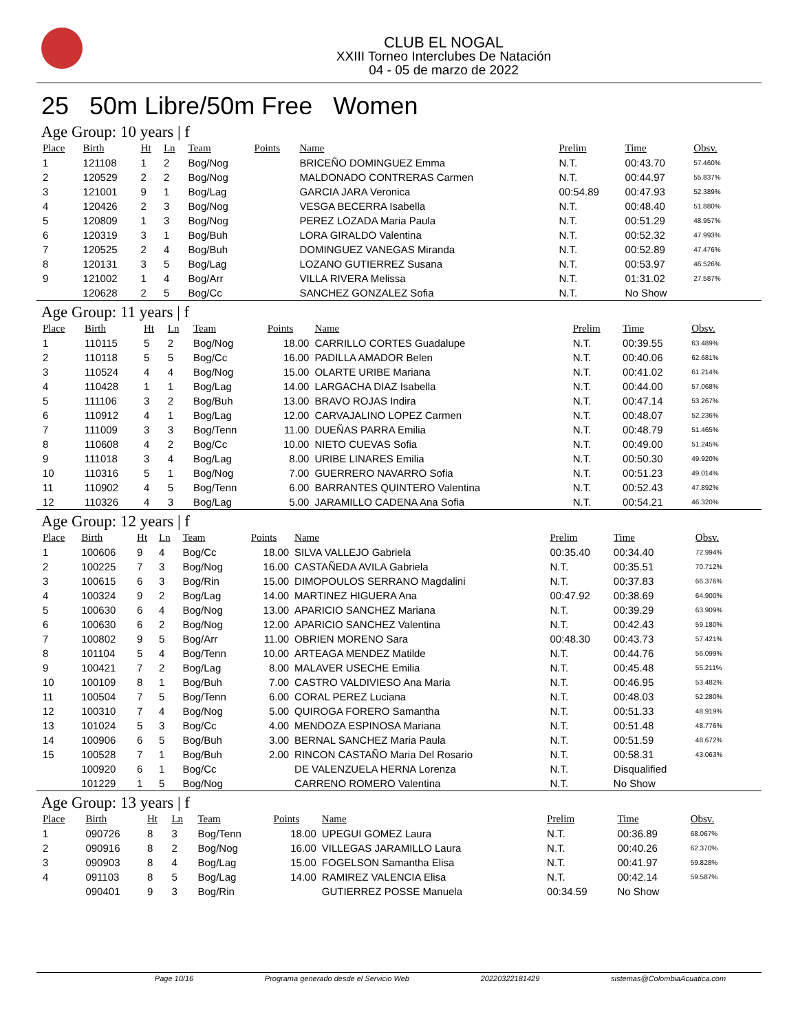CLUB EL NOGAL
XXIII Torneo Interclubes De Natación
04 - 05 de marzo de 2022
25 50m Libre/50m Free Women
Age Group: 10 years | f
| Place | Birth | Ht | Ln | Team | Points | Name | Prelim | Time | Obsv. |
| --- | --- | --- | --- | --- | --- | --- | --- | --- | --- |
| 1 | 121108 | 1 | 2 | Bog/Nog | | BRICEÑO DOMINGUEZ Emma | N.T. | 00:43.70 | 57.460% |
| 2 | 120529 | 2 | 2 | Bog/Nog | | MALDONADO CONTRERAS Carmen | N.T. | 00:44.97 | 55.837% |
| 3 | 121001 | 9 | 1 | Bog/Lag | | GARCIA JARA Veronica | 00:54.89 | 00:47.93 | 52.389% |
| 4 | 120426 | 2 | 3 | Bog/Nog | | VESGA BECERRA Isabella | N.T. | 00:48.40 | 51.880% |
| 5 | 120809 | 1 | 3 | Bog/Nog | | PEREZ LOZADA Maria Paula | N.T. | 00:51.29 | 48.957% |
| 6 | 120319 | 3 | 1 | Bog/Buh | | LORA GIRALDO Valentina | N.T. | 00:52.32 | 47.993% |
| 7 | 120525 | 2 | 4 | Bog/Buh | | DOMINGUEZ VANEGAS Miranda | N.T. | 00:52.89 | 47.476% |
| 8 | 120131 | 3 | 5 | Bog/Lag | | LOZANO GUTIERREZ Susana | N.T. | 00:53.97 | 46.526% |
| 9 | 121002 | 1 | 4 | Bog/Arr | | VILLA RIVERA Melissa | N.T. | 01:31.02 | 27.587% |
| | 120628 | 2 | 5 | Bog/Cc | | SANCHEZ GONZALEZ Sofia | N.T. | No Show | |
Age Group: 11 years | f
| Place | Birth | Ht | Ln | Team | Points | Name | Prelim | Time | Obsv. |
| --- | --- | --- | --- | --- | --- | --- | --- | --- | --- |
| 1 | 110115 | 5 | 2 | Bog/Nog | 18.00 | CARRILLO CORTES Guadalupe | N.T. | 00:39.55 | 63.489% |
| 2 | 110118 | 5 | 5 | Bog/Cc | 16.00 | PADILLA AMADOR Belen | N.T. | 00:40.06 | 62.681% |
| 3 | 110524 | 4 | 4 | Bog/Nog | 15.00 | OLARTE URIBE Mariana | N.T. | 00:41.02 | 61.214% |
| 4 | 110428 | 1 | 1 | Bog/Lag | 14.00 | LARGACHA DIAZ Isabella | N.T. | 00:44.00 | 57.068% |
| 5 | 111106 | 3 | 2 | Bog/Buh | 13.00 | BRAVO ROJAS Indira | N.T. | 00:47.14 | 53.267% |
| 6 | 110912 | 4 | 1 | Bog/Lag | 12.00 | CARVAJALINO LOPEZ Carmen | N.T. | 00:48.07 | 52.236% |
| 7 | 111009 | 3 | 3 | Bog/Tenn | 11.00 | DUEÑAS PARRA Emilia | N.T. | 00:48.79 | 51.465% |
| 8 | 110608 | 4 | 2 | Bog/Cc | 10.00 | NIETO CUEVAS Sofia | N.T. | 00:49.00 | 51.245% |
| 9 | 111018 | 3 | 4 | Bog/Lag | 8.00 | URIBE LINARES Emilia | N.T. | 00:50.30 | 49.920% |
| 10 | 110316 | 5 | 1 | Bog/Nog | 7.00 | GUERRERO NAVARRO Sofia | N.T. | 00:51.23 | 49.014% |
| 11 | 110902 | 4 | 5 | Bog/Tenn | 6.00 | BARRANTES QUINTERO Valentina | N.T. | 00:52.43 | 47.892% |
| 12 | 110326 | 4 | 3 | Bog/Lag | 5.00 | JARAMILLO CADENA Ana Sofia | N.T. | 00:54.21 | 46.320% |
Age Group: 12 years | f
| Place | Birth | Ht | Ln | Team | Points | Name | Prelim | Time | Obsv. |
| --- | --- | --- | --- | --- | --- | --- | --- | --- | --- |
| 1 | 100606 | 9 | 4 | Bog/Cc | 18.00 | SILVA VALLEJO Gabriela | 00:35.40 | 00:34.40 | 72.994% |
| 2 | 100225 | 7 | 3 | Bog/Nog | 16.00 | CASTAÑEDA AVILA Gabriela | N.T. | 00:35.51 | 70.712% |
| 3 | 100615 | 6 | 3 | Bog/Rin | 15.00 | DIMOPOULOS SERRANO Magdalini | N.T. | 00:37.83 | 66.376% |
| 4 | 100324 | 9 | 2 | Bog/Lag | 14.00 | MARTINEZ HIGUERA Ana | 00:47.92 | 00:38.69 | 64.900% |
| 5 | 100630 | 6 | 4 | Bog/Nog | 13.00 | APARICIO SANCHEZ Mariana | N.T. | 00:39.29 | 63.909% |
| 6 | 100630 | 6 | 2 | Bog/Nog | 12.00 | APARICIO SANCHEZ Valentina | N.T. | 00:42.43 | 59.180% |
| 7 | 100802 | 9 | 5 | Bog/Arr | 11.00 | OBRIEN MORENO Sara | 00:48.30 | 00:43.73 | 57.421% |
| 8 | 101104 | 5 | 4 | Bog/Tenn | 10.00 | ARTEAGA MENDEZ Matilde | N.T. | 00:44.76 | 56.099% |
| 9 | 100421 | 7 | 2 | Bog/Lag | 8.00 | MALAVER USECHE Emilia | N.T. | 00:45.48 | 55.211% |
| 10 | 100109 | 8 | 1 | Bog/Buh | 7.00 | CASTRO VALDIVIESO Ana Maria | N.T. | 00:46.95 | 53.482% |
| 11 | 100504 | 7 | 5 | Bog/Tenn | 6.00 | CORAL PEREZ Luciana | N.T. | 00:48.03 | 52.280% |
| 12 | 100310 | 7 | 4 | Bog/Nog | 5.00 | QUIROGA FORERO Samantha | N.T. | 00:51.33 | 48.919% |
| 13 | 101024 | 5 | 3 | Bog/Cc | 4.00 | MENDOZA ESPINOSA Mariana | N.T. | 00:51.48 | 48.776% |
| 14 | 100906 | 6 | 5 | Bog/Buh | 3.00 | BERNAL SANCHEZ Maria Paula | N.T. | 00:51.59 | 48.672% |
| 15 | 100528 | 7 | 1 | Bog/Buh | 2.00 | RINCON CASTAÑO Maria Del Rosario | N.T. | 00:58.31 | 43.063% |
| | 100920 | 6 | 1 | Bog/Cc | | DE VALENZUELA HERNA Lorenza | N.T. | Disqualified | |
| | 101229 | 1 | 5 | Bog/Nog | | CARRENO ROMERO Valentina | N.T. | No Show | |
Age Group: 13 years | f
| Place | Birth | Ht | Ln | Team | Points | Name | Prelim | Time | Obsv. |
| --- | --- | --- | --- | --- | --- | --- | --- | --- | --- |
| 1 | 090726 | 8 | 3 | Bog/Tenn | 18.00 | UPEGUI GOMEZ Laura | N.T. | 00:36.89 | 68.067% |
| 2 | 090916 | 8 | 2 | Bog/Nog | 16.00 | VILLEGAS JARAMILLO Laura | N.T. | 00:40.26 | 62.370% |
| 3 | 090903 | 8 | 4 | Bog/Lag | 15.00 | FOGELSON Samantha Elisa | N.T. | 00:41.97 | 59.828% |
| 4 | 091103 | 8 | 5 | Bog/Lag | 14.00 | RAMIREZ VALENCIA Elisa | N.T. | 00:42.14 | 59.587% |
| | 090401 | 9 | 3 | Bog/Rin | | GUTIERREZ POSSE Manuela | 00:34.59 | No Show | |
Page 10/16 Programa generado desde el Servicio Web 20220322181429 sistemas@ColombiaAcuatica.com